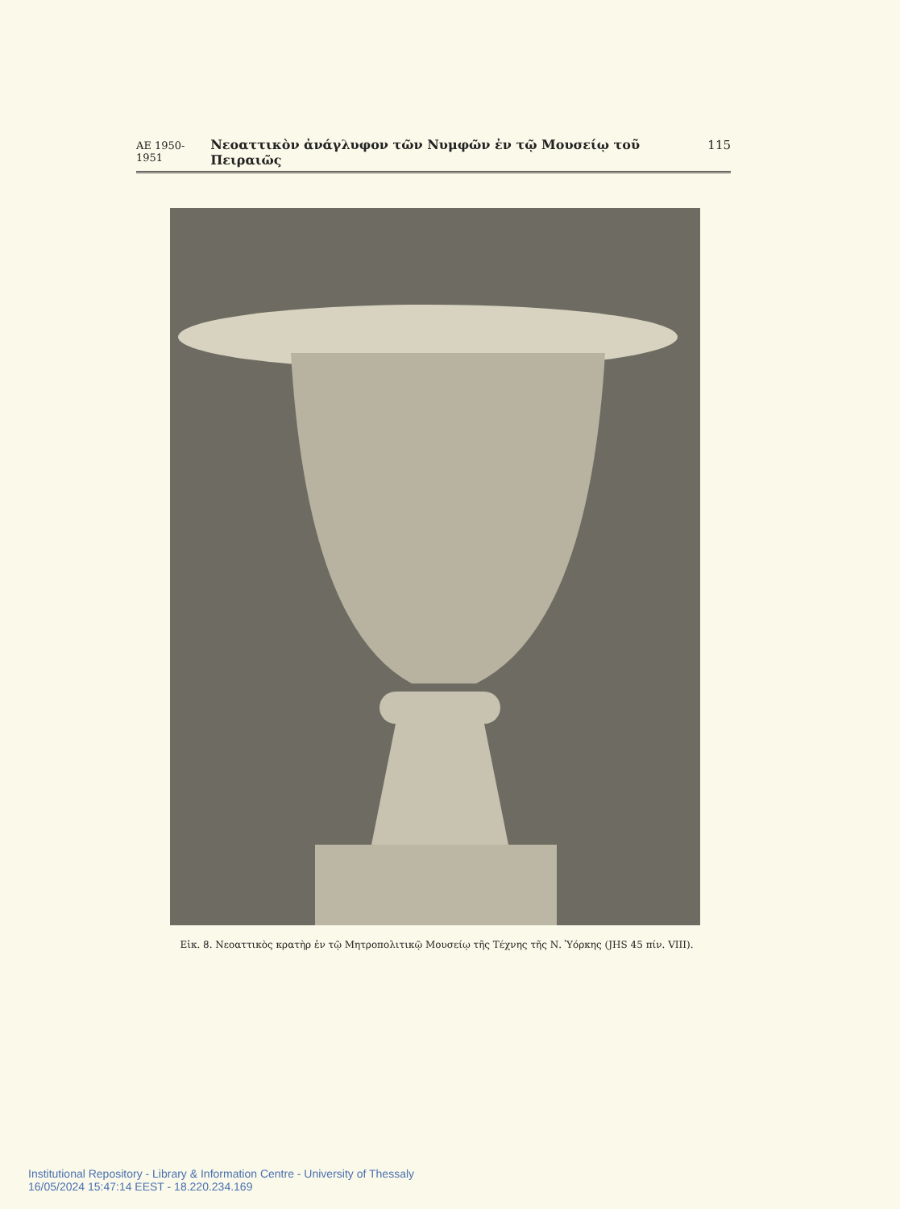ΑΕ 1950-1951 Νεοαττικὸν ἀνάγλυφον τῶν Νυμφῶν ἐν τῷ Μουσείῳ τοῦ Πειραιῶς 115
Εἰκ. 8. Νεοαττικὸς κρατὴρ ἐν τῷ Μητροπολιτικῷ Μουσείῳ τῆς Τέχνης τῆς Ν. Ὑόρκης (JHS 45 πίν. VIII).
Institutional Repository - Library & Information Centre - University of Thessaly
16/05/2024 15:47:14 EEST - 18.220.234.169